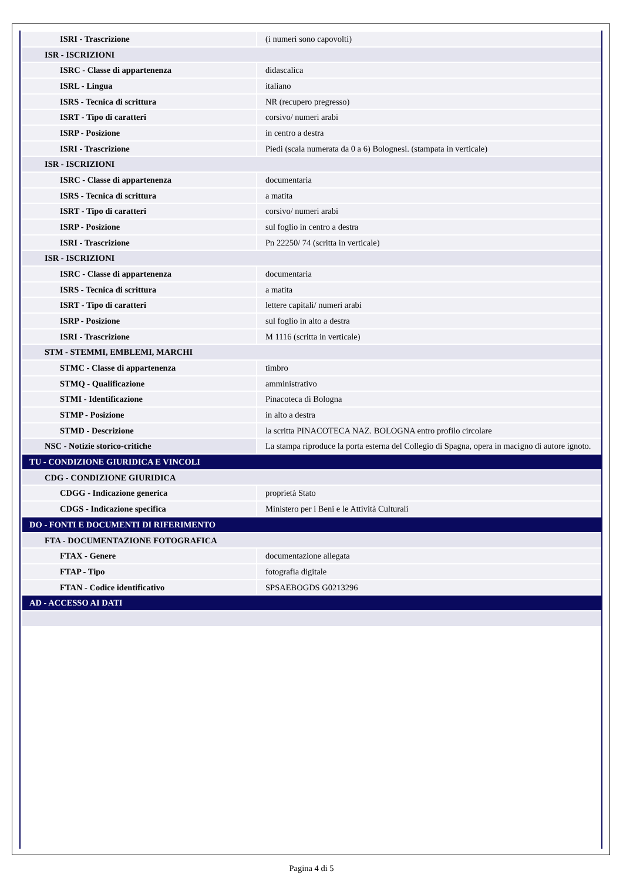| ISRI - Trascrizione | (i numeri sono capovolti) |
| ISR - ISCRIZIONI | |
| ISRC - Classe di appartenenza | didascalica |
| ISRL - Lingua | italiano |
| ISRS - Tecnica di scrittura | NR (recupero pregresso) |
| ISRT - Tipo di caratteri | corsivo/ numeri arabi |
| ISRP - Posizione | in centro a destra |
| ISRI - Trascrizione | Piedi (scala numerata da 0 a 6) Bolognesi. (stampata in verticale) |
| ISR - ISCRIZIONI | |
| ISRC - Classe di appartenenza | documentaria |
| ISRS - Tecnica di scrittura | a matita |
| ISRT - Tipo di caratteri | corsivo/ numeri arabi |
| ISRP - Posizione | sul foglio in centro a destra |
| ISRI - Trascrizione | Pn 22250/ 74 (scritta in verticale) |
| ISR - ISCRIZIONI | |
| ISRC - Classe di appartenenza | documentaria |
| ISRS - Tecnica di scrittura | a matita |
| ISRT - Tipo di caratteri | lettere capitali/ numeri arabi |
| ISRP - Posizione | sul foglio in alto a destra |
| ISRI - Trascrizione | M 1116 (scritta in verticale) |
| STM - STEMMI, EMBLEMI, MARCHI | |
| STMC - Classe di appartenenza | timbro |
| STMQ - Qualificazione | amministrativo |
| STMI - Identificazione | Pinacoteca di Bologna |
| STMP - Posizione | in alto a destra |
| STMD - Descrizione | la scritta PINACOTECA NAZ. BOLOGNA entro profilo circolare |
| NSC - Notizie storico-critiche | La stampa riproduce la porta esterna del Collegio di Spagna, opera in macigno di autore ignoto. |
| TU - CONDIZIONE GIURIDICA E VINCOLI | |
| CDG - CONDIZIONE GIURIDICA | |
| CDGG - Indicazione generica | proprietà Stato |
| CDGS - Indicazione specifica | Ministero per i Beni e le Attività Culturali |
| DO - FONTI E DOCUMENTI DI RIFERIMENTO | |
| FTA - DOCUMENTAZIONE FOTOGRAFICA | |
| FTAX - Genere | documentazione allegata |
| FTAP - Tipo | fotografia digitale |
| FTAN - Codice identificativo | SPSAEBOGDS G0213296 |
| AD - ACCESSO AI DATI | |
Pagina 4 di 5